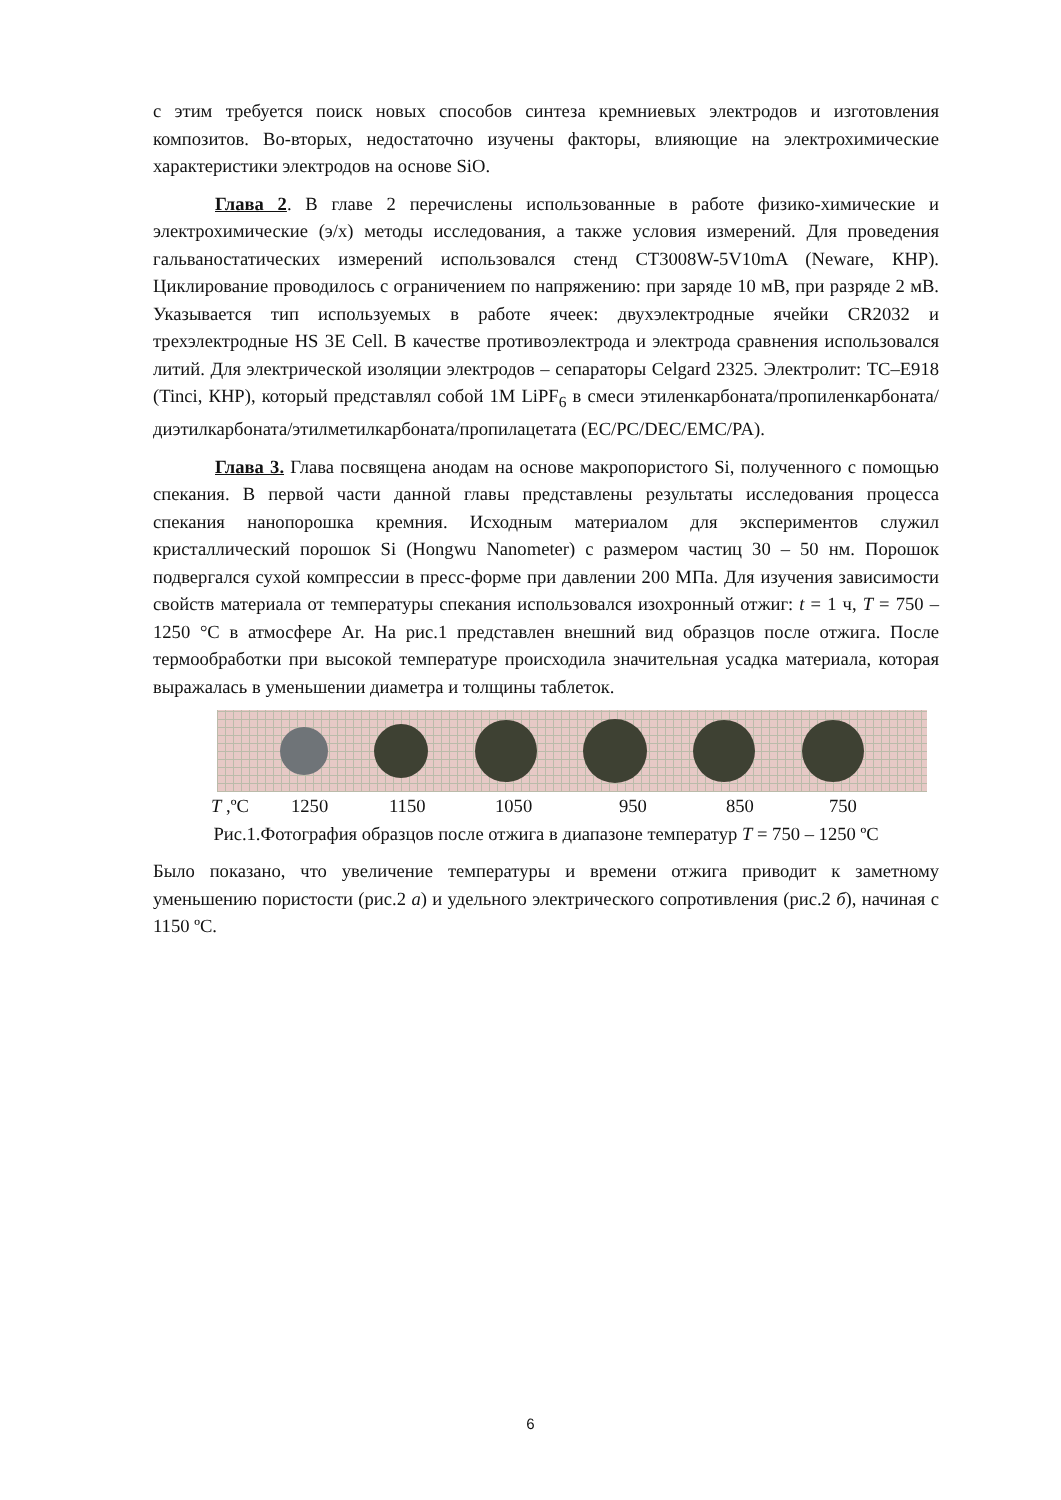с этим требуется поиск новых способов синтеза кремниевых электродов и изготовления композитов. Во-вторых, недостаточно изучены факторы, влияющие на электрохимические характеристики электродов на основе SiO.
Глава 2. В главе 2 перечислены использованные в работе физико-химические и электрохимические (э/х) методы исследования, а также условия измерений. Для проведения гальваностатических измерений использовался стенд CT3008W-5V10mA (Neware, КНР). Циклирование проводилось с ограничением по напряжению: при заряде 10 мВ, при разряде 2 мВ. Указывается тип используемых в работе ячеек: двухэлектродные ячейки CR2032 и трехэлектродные HS 3E Cell. В качестве противоэлектрода и электрода сравнения использовался литий. Для электрической изоляции электродов – сепараторы Celgard 2325. Электролит: TC–E918 (Tinci, КНР), который представлял собой 1M LiPF<sub>6</sub> в смеси этиленкарбоната/пропиленкарбоната/диэтилкарбоната/этилметилкарбоната/пропилацетата (EC/PC/DEC/EMC/PA).
Глава 3. Глава посвящена анодам на основе макропористого Si, полученного с помощью спекания. В первой части данной главы представлены результаты исследования процесса спекания нанопорошка кремния. Исходным материалом для экспериментов служил кристаллический порошок Si (Hongwu Nanometer) с размером частиц 30 – 50 нм. Порошок подвергался сухой компрессии в пресс-форме при давлении 200 МПа. Для изучения зависимости свойств материала от температуры спекания использовался изохронный отжиг: t = 1 ч, T = 750 – 1250 °C в атмосфере Ar. На рис.1 представлен внешний вид образцов после отжига. После термообработки при высокой температуре происходила значительная усадка материала, которая выражалась в уменьшении диаметра и толщины таблеток.
T ,ºC 1250 1150 1050 950 850 750
Рис.1.Фотография образцов после отжига в диапазоне температур T = 750 – 1250 ºC
Было показано, что увеличение температуры и времени отжига приводит к заметному уменьшению пористости (рис.2 а) и удельного электрического сопротивления (рис.2 б), начиная с 1150 ºC.
6